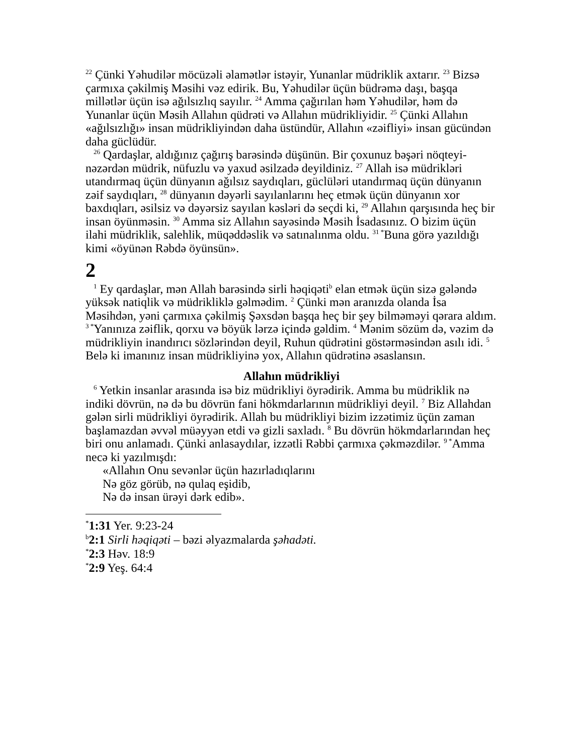<sup>22</sup> Çünki Yəhudilər möcüzəli əlamətlər istəyir, Yunanlar müdriklik axtarır. <sup>23</sup> Bizsə çarmıxa çəkilmiş Məsihi vəz edirik. Bu, Yəhudilər üçün büdrəmə daşı, başqa millətlər üçün isə ağılsızlıq sayılır. <sup>24</sup> Amma çağırılan həm Yəhudilər, həm də Yunanlar üçün Məsih Allahın qüdrəti və Allahın müdrikliyidir. <sup>25</sup> Çünki Allahın «ağılsızlığı» insan müdrikliyindən daha üstündür, Allahın «zəifliyi» insan gücündən daha güclüdür.
<sup>26</sup> Qardaşlar, aldığınız çağırış barəsində düşünün. Bir çoxunuz bəşəri nöqteyi-nəzərdən müdrik, nüfuzlu və yaxud əsilzadə deyildiniz. <sup>27</sup> Allah isə müdrikləri utandırmaq üçün dünyanın ağılsız saydıqları, güclüləri utandırmaq üçün dünyanın zəif saydıqları, <sup>28</sup> dünyanın dəyərli sayılanlarını heç etmək üçün dünyanın xor baxdıqları, əsilsiz və dəyərsiz sayılan kəsləri də seçdi ki, <sup>29</sup> Allahın qarşısında heç bir insan öyünməsin. <sup>30</sup> Amma siz Allahın sayəsində Məsih İsadasınız. O bizim üçün ilahi müdriklik, salehlik, müqəddəslik və satınalınma oldu. <sup>31 *</sup>Buna görə yazıldığı kimi «öyünən Rəbdə öyünsün».
2
<sup>1</sup> Ey qardaşlar, mən Allah barəsində sirli həqiqəti<sup>b</sup> elan etmək üçün sizə gələndə yüksək natiqlik və müdrikliklə gəlmədim. <sup>2</sup> Çünki mən aranızda olanda İsa Məsihdən, yəni çarmıxa çəkilmiş Şəxsdən başqa heç bir şey bilməməyi qərara aldım. <sup>3 *</sup>Yanınıza zəiflik, qorxu və böyük lərzə içində gəldim. <sup>4</sup> Mənim sözüm də, vəzim də müdrikliyin inandırıcı sözlərindən deyil, Ruhun qüdrətini göstərməsindən asılı idi. <sup>5</sup> Belə ki imanınız insan müdrikliyinə yox, Allahın qüdrətinə əsaslansın.
Allahın müdrikliyi
<sup>6</sup> Yetkin insanlar arasında isə biz müdrikliyi öyrədirik. Amma bu müdriklik nə indiki dövrün, nə də bu dövrün fani hökmdarlarının müdrikliyi deyil. <sup>7</sup> Biz Allahdan gələn sirli müdrikliyi öyrədirik. Allah bu müdrikliyi bizim izzətimiz üçün zaman başlamazdan əvvəl müəyyən etdi və gizli saxladı. <sup>8</sup> Bu dövrün hökmdarlarından heç biri onu anlamadı. Çünki anlasaydılar, izzətli Rəbbi çarmıxa çəkməzdilər. <sup>9 *</sup>Amma necə ki yazılmışdı:
«Allahın Onu sevənlər üçün hazırladıqlarını
Nə göz görüb, nə qulaq eşidib,
Nə də insan ürəyi dərk edib».
<sup>*</sup> 1:31 Yer. 9:23-24
<sup>b</sup> 2:1 Sirli həqiqəti – bəzi əlyazmalarda şəhadəti.
<sup>*</sup> 2:3 Həv. 18:9
<sup>*</sup> 2:9 Yeş. 64:4